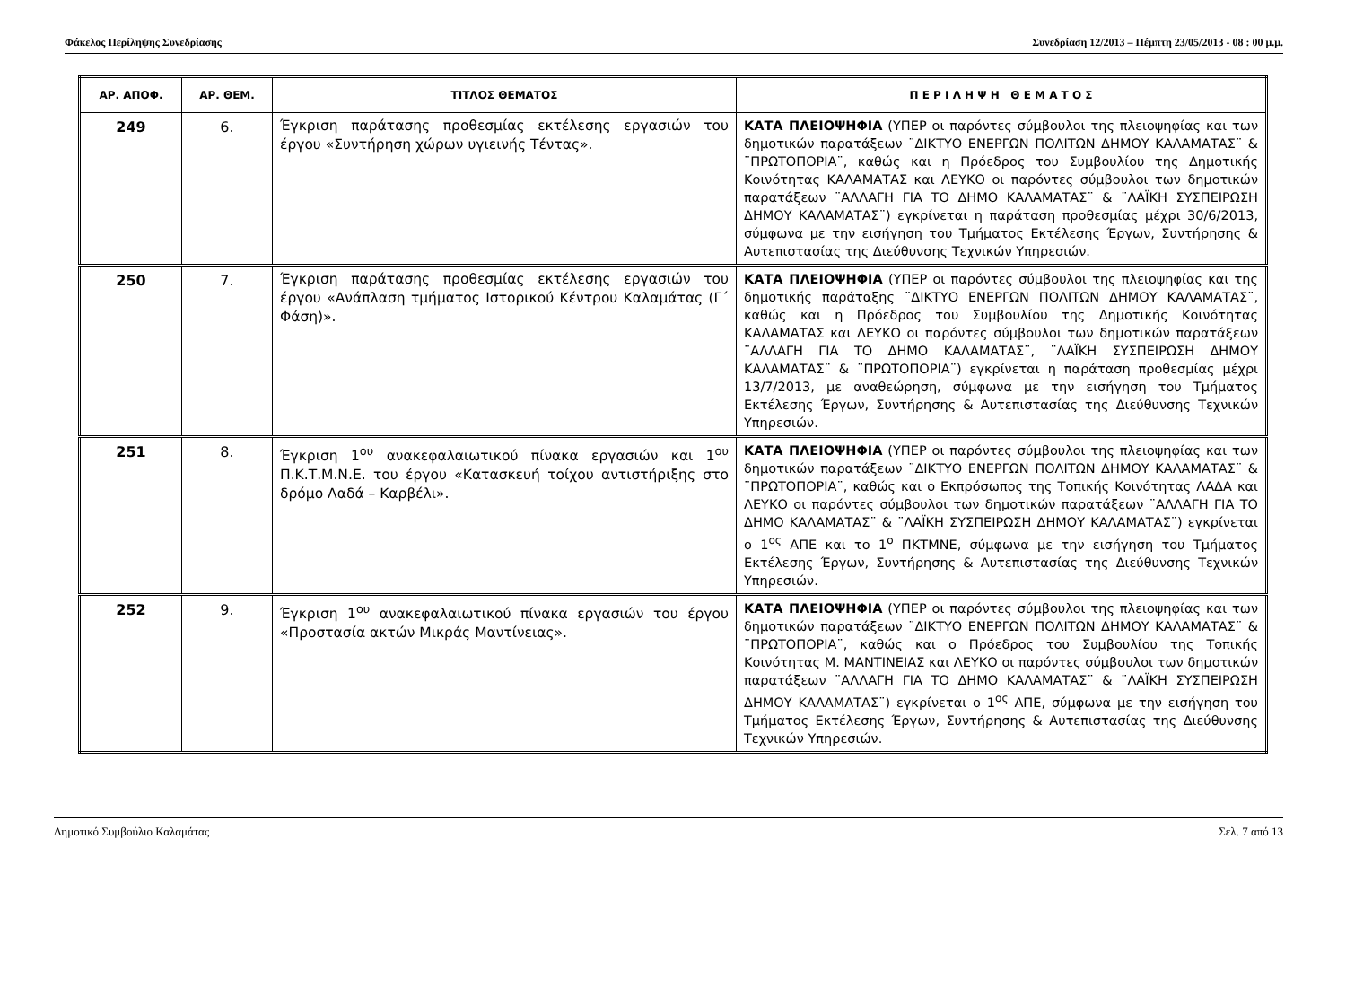Φάκελος Περίληψης Συνεδρίασης Συνεδρίαση 12/2013 – Πέμπτη 23/05/2013 - 08 : 00 μ.μ.
| ΑΡ. ΑΠΟΦ. | ΑΡ. ΘΕΜ. | ΤΙΤΛΟΣ ΘΕΜΑΤΟΣ | Π Ε Ρ Ι Λ Η Ψ Η Θ Ε Μ Α Τ Ο Σ |
| --- | --- | --- | --- |
| 249 | 6. | Έγκριση παράτασης προθεσμίας εκτέλεσης εργασιών του έργου «Συντήρηση χώρων υγιεινής Τέντας». | ΚΑΤΑ ΠΛΕΙΟΨΗΦΙΑ (ΥΠΕΡ οι παρόντες σύμβουλοι της πλειοψηφίας και των δημοτικών παρατάξεων ¨ΔΙΚΤΥΟ ΕΝΕΡΓΩΝ ΠΟΛΙΤΩΝ ΔΗΜΟΥ ΚΑΛΑΜΑΤΑΣ¨ & ¨ΠΡΩΤΟΠΟΡΙΑ¨, καθώς και η Πρόεδρος του Συμβουλίου της Δημοτικής Κοινότητας ΚΑΛΑΜΑΤΑΣ και ΛΕΥΚΟ οι παρόντες σύμβουλοι των δημοτικών παρατάξεων ¨ΑΛΛΑΓΗ ΓΙΑ ΤΟ ΔΗΜΟ ΚΑΛΑΜΑΤΑΣ¨ & ¨ΛΑΪΚΗ ΣΥΣΠΕΙΡΩΣΗ ΔΗΜΟΥ ΚΑΛΑΜΑΤΑΣ¨) εγκρίνεται η παράταση προθεσμίας μέχρι 30/6/2013, σύμφωνα με την εισήγηση του Τμήματος Εκτέλεσης Έργων, Συντήρησης & Αυτεπιστασίας της Διεύθυνσης Τεχνικών Υπηρεσιών. |
| 250 | 7. | Έγκριση παράτασης προθεσμίας εκτέλεσης εργασιών του έργου «Ανάπλαση τμήματος Ιστορικού Κέντρου Καλαμάτας (Γ΄ Φάση)». | ΚΑΤΑ ΠΛΕΙΟΨΗΦΙΑ (ΥΠΕΡ οι παρόντες σύμβουλοι της πλειοψηφίας και της δημοτικής παράταξης ¨ΔΙΚΤΥΟ ΕΝΕΡΓΩΝ ΠΟΛΙΤΩΝ ΔΗΜΟΥ ΚΑΛΑΜΑΤΑΣ¨, καθώς και η Πρόεδρος του Συμβουλίου της Δημοτικής Κοινότητας ΚΑΛΑΜΑΤΑΣ και ΛΕΥΚΟ οι παρόντες σύμβουλοι των δημοτικών παρατάξεων ¨ΑΛΛΑΓΗ ΓΙΑ ΤΟ ΔΗΜΟ ΚΑΛΑΜΑΤΑΣ¨, ¨ΛΑΪΚΗ ΣΥΣΠΕΙΡΩΣΗ ΔΗΜΟΥ ΚΑΛΑΜΑΤΑΣ¨ & ¨ΠΡΩΤΟΠΟΡΙΑ¨) εγκρίνεται η παράταση προθεσμίας μέχρι 13/7/2013, με αναθεώρηση, σύμφωνα με την εισήγηση του Τμήματος Εκτέλεσης Έργων, Συντήρησης & Αυτεπιστασίας της Διεύθυνσης Τεχνικών Υπηρεσιών. |
| 251 | 8. | Έγκριση 1<sup>ου</sup> ανακεφαλαιωτικού πίνακα εργασιών και 1<sup>ου</sup> Π.Κ.Τ.Μ.Ν.Ε. του έργου «Κατασκευή τοίχου αντιστήριξης στο δρόμο Λαδά – Καρβέλι». | ΚΑΤΑ ΠΛΕΙΟΨΗΦΙΑ (ΥΠΕΡ οι παρόντες σύμβουλοι της πλειοψηφίας και των δημοτικών παρατάξεων ¨ΔΙΚΤΥΟ ΕΝΕΡΓΩΝ ΠΟΛΙΤΩΝ ΔΗΜΟΥ ΚΑΛΑΜΑΤΑΣ¨ & ¨ΠΡΩΤΟΠΟΡΙΑ¨, καθώς και ο Εκπρόσωπος της Τοπικής Κοινότητας ΛΑΔΑ και ΛΕΥΚΟ οι παρόντες σύμβουλοι των δημοτικών παρατάξεων ¨ΑΛΛΑΓΗ ΓΙΑ ΤΟ ΔΗΜΟ ΚΑΛΑΜΑΤΑΣ¨ & ¨ΛΑΪΚΗ ΣΥΣΠΕΙΡΩΣΗ ΔΗΜΟΥ ΚΑΛΑΜΑΤΑΣ¨) εγκρίνεται ο 1<sup>ος</sup> ΑΠΕ και το 1<sup>ο</sup> ΠΚΤΜΝΕ, σύμφωνα με την εισήγηση του Τμήματος Εκτέλεσης Έργων, Συντήρησης & Αυτεπιστασίας της Διεύθυνσης Τεχνικών Υπηρεσιών. |
| 252 | 9. | Έγκριση 1<sup>ου</sup> ανακεφαλαιωτικού πίνακα εργασιών του έργου «Προστασία ακτών Μικράς Μαντίνειας». | ΚΑΤΑ ΠΛΕΙΟΨΗΦΙΑ (ΥΠΕΡ οι παρόντες σύμβουλοι της πλειοψηφίας και των δημοτικών παρατάξεων ¨ΔΙΚΤΥΟ ΕΝΕΡΓΩΝ ΠΟΛΙΤΩΝ ΔΗΜΟΥ ΚΑΛΑΜΑΤΑΣ¨ & ¨ΠΡΩΤΟΠΟΡΙΑ¨, καθώς και ο Πρόεδρος του Συμβουλίου της Τοπικής Κοινότητας Μ. ΜΑΝΤΙΝΕΙΑΣ και ΛΕΥΚΟ οι παρόντες σύμβουλοι των δημοτικών παρατάξεων ¨ΑΛΛΑΓΗ ΓΙΑ ΤΟ ΔΗΜΟ ΚΑΛΑΜΑΤΑΣ¨ & ¨ΛΑΪΚΗ ΣΥΣΠΕΙΡΩΣΗ ΔΗΜΟΥ ΚΑΛΑΜΑΤΑΣ¨) εγκρίνεται ο 1<sup>ος</sup> ΑΠΕ, σύμφωνα με την εισήγηση του Τμήματος Εκτέλεσης Έργων, Συντήρησης & Αυτεπιστασίας της Διεύθυνσης Τεχνικών Υπηρεσιών. |
Δημοτικό Συμβούλιο Καλαμάτας Σελ. 7 από 13